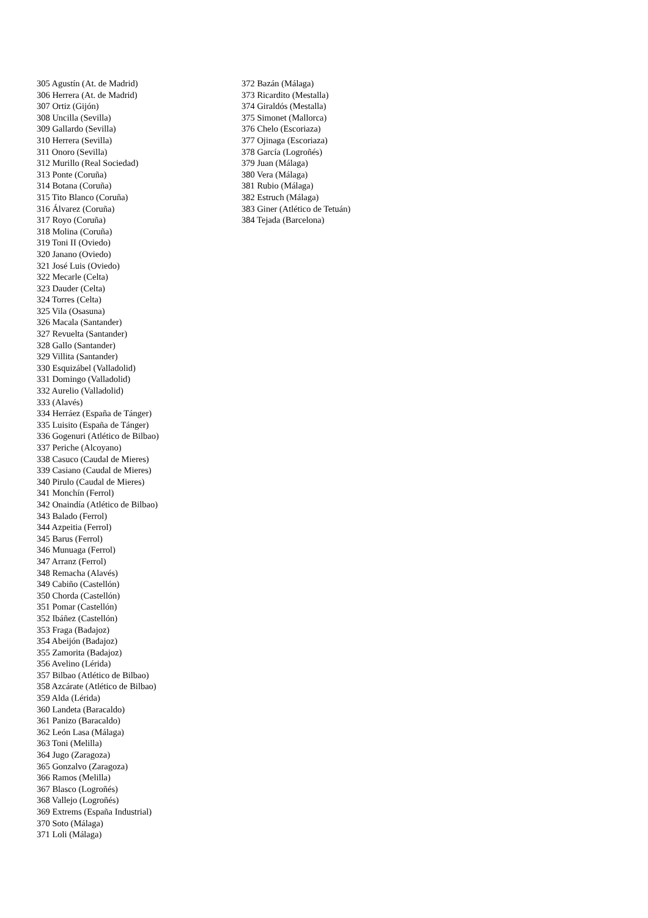305 Agustín (At. de Madrid)
306 Herrera (At. de Madrid)
307 Ortiz (Gijón)
308 Uncilla (Sevilla)
309 Gallardo (Sevilla)
310 Herrera (Sevilla)
311 Onoro (Sevilla)
312 Murillo (Real Sociedad)
313 Ponte (Coruña)
314 Botana (Coruña)
315 Tito Blanco (Coruña)
316 Álvarez (Coruña)
317 Royo (Coruña)
318 Molina (Coruña)
319 Toni II (Oviedo)
320 Janano (Oviedo)
321 José Luis (Oviedo)
322 Mecarle (Celta)
323 Dauder (Celta)
324 Torres (Celta)
325 Vila (Osasuna)
326 Macala (Santander)
327 Revuelta (Santander)
328 Gallo (Santander)
329 Villita (Santander)
330 Esquizábel (Valladolid)
331 Domingo (Valladolid)
332 Aurelio (Valladolid)
333 (Alavés)
334 Herráez (España de Tánger)
335 Luisito (España de Tánger)
336 Gogenuri (Atlético de Bilbao)
337 Periche (Alcoyano)
338 Casuco (Caudal de Mieres)
339 Casiano (Caudal de Mieres)
340 Pirulo (Caudal de Mieres)
341 Monchín (Ferrol)
342 Onaindía (Atlético de Bilbao)
343 Balado (Ferrol)
344 Azpeitia (Ferrol)
345 Barus (Ferrol)
346 Munuaga (Ferrol)
347 Arranz (Ferrol)
348 Remacha (Alavés)
349 Cabiño (Castellón)
350 Chorda (Castellón)
351 Pomar (Castellón)
352 Ibáñez (Castellón)
353 Fraga (Badajoz)
354 Abeijón (Badajoz)
355 Zamorita (Badajoz)
356 Avelino (Lérida)
357 Bilbao (Atlético de Bilbao)
358 Azcárate (Atlético de Bilbao)
359 Alda (Lérida)
360 Landeta (Baracaldo)
361 Panizo (Baracaldo)
362 León Lasa (Málaga)
363 Toni (Melilla)
364 Jugo (Zaragoza)
365 Gonzalvo (Zaragoza)
366 Ramos (Melilla)
367 Blasco (Logroñés)
368 Vallejo (Logroñés)
369 Extrems (España Industrial)
370 Soto (Málaga)
371 Loli (Málaga)
372 Bazán (Málaga)
373 Ricardito (Mestalla)
374 Giraldós (Mestalla)
375 Simonet (Mallorca)
376 Chelo (Escoriaza)
377 Ojinaga (Escoriaza)
378 García (Logroñés)
379 Juan (Málaga)
380 Vera (Málaga)
381 Rubio (Málaga)
382 Estruch (Málaga)
383 Giner (Atlético de Tetuán)
384 Tejada (Barcelona)